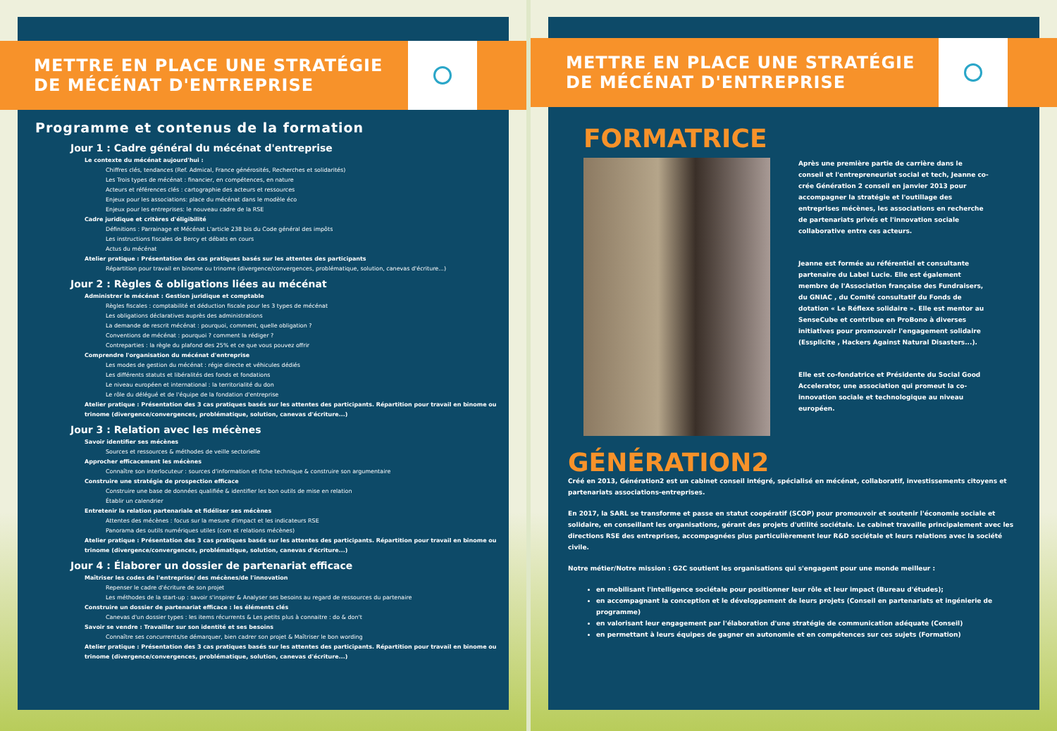METTRE EN PLACE UNE STRATÉGIE
DE MÉCÉNAT D'ENTREPRISE
Programme et contenus de la formation
Jour 1 : Cadre général du mécénat d'entreprise
Le contexte du mécénat aujourd'hui :
Chiffres clés, tendances (Ref. Admical, France générosités, Recherches et solidarités)
Les Trois types de mécénat : financier, en compétences, en nature
Acteurs et références clés : cartographie des acteurs et ressources
Enjeux pour les associations: place du mécénat dans le modèle éco
Enjeux pour les entreprises: le nouveau cadre de la RSE
Cadre juridique et critères d'éligibilité
Définitions : Parrainage et Mécénat L'article 238 bis du Code général des impôts
Les instructions fiscales de Bercy et débats en cours
Actus du mécénat
Atelier pratique : Présentation des cas pratiques basés sur les attentes des participants
Répartition pour travail en binome ou trinome (divergence/convergences, problématique, solution, canevas d'écriture...)
Jour 2 : Règles & obligations liées au mécénat
Administrer le mécénat : Gestion juridique et comptable
Règles fiscales : comptabilité et déduction fiscale pour les 3 types de mécénat
Les obligations déclaratives auprès des administrations
La demande de rescrit mécénat : pourquoi, comment, quelle obligation ?
Conventions de mécénat : pourquoi ? comment la rédiger ?
Contreparties : la règle du plafond des 25% et ce que vous pouvez offrir
Comprendre l'organisation du mécénat d'entreprise
Les modes de gestion du mécénat : régie directe et véhicules dédiés
Les différents statuts et libéralités des fonds et fondations
Le niveau européen et international : la territorialité du don
Le rôle du délégué et de l'équipe de la fondation d'entreprise
Atelier pratique : Présentation des 3 cas pratiques basés sur les attentes des participants. Répartition pour travail en binome ou trinome (divergence/convergences, problématique, solution, canevas d'écriture...)
Jour 3 : Relation avec les mécènes
Savoir identifier ses mécènes
Sources et ressources & méthodes de veille sectorielle
Approcher efficacement les mécènes
Connaître son interlocuteur : sources d'information et fiche technique & construire son argumentaire
Construire une stratégie de prospection efficace
Construire une base de données qualifiée & identifier les bon outils de mise en relation
Établir un calendrier
Entretenir la relation partenariale et fidéliser ses mécènes
Attentes des mécènes : focus sur la mesure d'impact et les indicateurs RSE
Panorama des outils numériques utiles (com et relations mécènes)
Atelier pratique : Présentation des 3 cas pratiques basés sur les attentes des participants. Répartition pour travail en binome ou trinome (divergence/convergences, problématique, solution, canevas d'écriture...)
Jour 4 : Élaborer un dossier de partenariat efficace
Maîtriser les codes de l'entreprise/ des mécènes/de l'innovation
Repenser le cadre d'écriture de son projet
Les méthodes de la start-up : savoir s'inspirer & Analyser ses besoins au regard de ressources du partenaire
Construire un dossier de partenariat efficace : les éléments clés
Canevas d'un dossier types : les items récurrents & Les petits plus à connaitre : do & don't
Savoir se vendre : Travailler sur son identité et ses besoins
Connaître ses concurrents/se démarquer, bien cadrer son projet & Maîtriser le bon wording
Atelier pratique : Présentation des 3 cas pratiques basés sur les attentes des participants. Répartition pour travail en binome ou trinome (divergence/convergences, problématique, solution, canevas d'écriture...)
METTRE EN PLACE UNE STRATÉGIE
DE MÉCÉNAT D'ENTREPRISE
FORMATRICE
Après une première partie de carrière dans le conseil et l'entrepreneuriat social et tech, Jeanne co-crée Génération 2 conseil en janvier 2013 pour accompagner la stratégie et l'outillage des entreprises mécènes, les associations en recherche de partenariats privés et l'innovation sociale collaborative entre ces acteurs.
Jeanne est formée au référentiel et consultante partenaire du Label Lucie. Elle est également membre de l'Association française des Fundraisers, du GNIAC , du Comité consultatif du Fonds de dotation « Le Réflexe solidaire ». Elle est mentor au SenseCube et contribue en ProBono à diverses initiatives pour promouvoir l'engagement solidaire (Essplicite , Hackers Against Natural Disasters...).
Elle est co-fondatrice et Présidente du Social Good Accelerator, une association qui promeut la co-innovation sociale et technologique au niveau européen.
GÉNÉRATION2
Créé en 2013, Génération2 est un cabinet conseil intégré, spécialisé en mécénat, collaboratif, investissements citoyens et partenariats associations-entreprises.
En 2017, la SARL se transforme et passe en statut coopératif (SCOP) pour promouvoir et soutenir l'économie sociale et solidaire, en conseillant les organisations, gérant des projets d'utilité sociétale. Le cabinet travaille principalement avec les directions RSE des entreprises, accompagnées plus particulièrement leur R&D sociétale et leurs relations avec la société civile.
Notre métier/Notre mission : G2C soutient les organisations qui s'engagent pour une monde meilleur :
en mobilisant l'intelligence sociétale pour positionner leur rôle et leur impact (Bureau d'études);
en accompagnant la conception et le développement de leurs projets (Conseil en partenariats et ingénierie de programme)
en valorisant leur engagement par l'élaboration d'une stratégie de communication adéquate (Conseil)
en permettant à leurs équipes de gagner en autonomie et en compétences sur ces sujets (Formation)